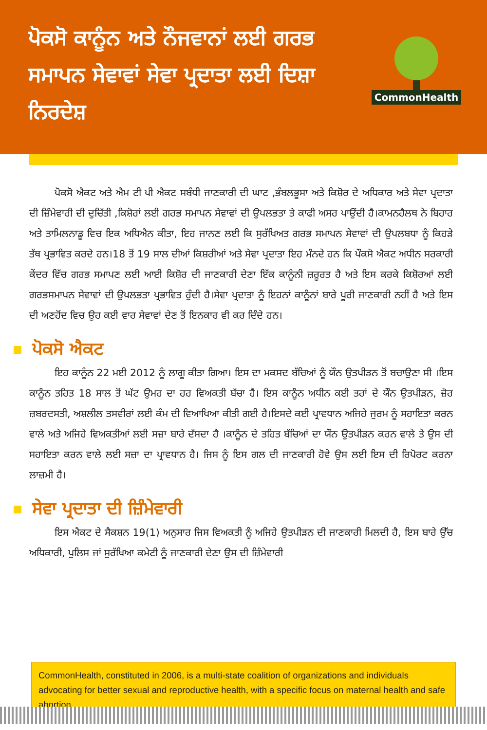ਪੋਕਸੋ ਕਾਨੂੰਨ ਅਤੇ ਨੌਜਵਾਨਾਂ ਲਈ ਗਰਭ ਸਮਾਪਨ ਸੇਵਾਵਾਂ ਸੇਵਾ ਪ੍ਰਦਾਤਾ ਲਈ ਦਿਸ਼ਾ ਨਿਰਦੇਸ਼
CommonHealth
ਪੋਕਸੋ ਐਕਟ ਅਤੇ ਐਮ ਟੀ ਪੀ ਐਕਟ ਸਬੰਧੀ ਜਾਣਕਾਰੀ ਦੀ ਘਾਟ ,ਭੰਬਲਭੂਸਾ ਅਤੇ ਕਿਸ਼ੋਰ ਦੇ ਅਧਿਕਾਰ ਅਤੇ ਸੇਵਾ ਪ੍ਰਦਾਤਾ ਦੀ ਜ਼ਿੰਮੇਵਾਰੀ ਦੀ ਦੁਚਿੱਤੀ ,ਕਿਸ਼ੋਰਾਂ ਲਈ ਗਰਭ ਸਮਾਪਨ ਸੇਵਾਵਾਂ ਦੀ ਉਪਲਭਤਾ ਤੇ ਕਾਫੀ ਅਸਰ ਪਾਉਂਦੀ ਹੈ।ਕਾਮਨਹੈਲਥ ਨੇ ਬਿਹਾਰ ਅਤੇ ਤਾਮਿਲਨਾਡੂ ਵਿਚ ਇਕ ਅਧਿਐਨ ਕੀਤਾ, ਇਹ ਜਾਨਣ ਲਈ ਕਿ ਸੁਰੱਖਿਅਤ ਗਰਭ ਸਮਾਪਨ ਸੇਵਾਵਾਂ ਦੀ ਉਪਲਬਧਾ ਨੂੰ ਕਿਹੜੇ ਤੱਥ ਪ੍ਰਭਾਵਿਤ ਕਰਦੇ ਹਨ।18 ਤੋਂ 19 ਸਾਲ ਦੀਆਂ ਕਿਸ਼ਰੀਆਂ ਅਤੇ ਸੇਵਾ ਪ੍ਰਦਾਤਾ ਇਹ ਮੰਨਦੇ ਹਨ ਕਿ ਪੌਕਸੋ ਐਕਟ ਅਧੀਨ ਸਰਕਾਰੀ ਕੇਂਦਰ ਵਿੱਚ ਗਰਭ ਸਮਾਪਣ ਲਈ ਆਈ ਕਿਸ਼ੋਰ ਦੀ ਜਾਣਕਾਰੀ ਦੇਣਾ ਇੱਕ ਕਾਨੂੰਨੀ ਜ਼ਰੂਰਤ ਹੈ ਅਤੇ ਇਸ ਕਰਕੇ ਕਿਸ਼ੋਰਆਂ ਲਈ ਗਰਭਸਮਾਪਨ ਸੇਵਾਵਾਂ ਦੀ ਉਪਲਭਤਾ ਪ੍ਰਭਾਵਿਤ ਹੁੰਦੀ ਹੈ।ਸੇਵਾ ਪ੍ਰਦਾਤਾ ਨੂੰ ਇਹਨਾਂ ਕਾਨੂੰਨਾਂ ਬਾਰੇ ਪੂਰੀ ਜਾਣਕਾਰੀ ਨਹੀਂ ਹੈ ਅਤੇ ਇਸ ਦੀ ਅਣਹੋਂਦ ਵਿਚ ਉਹ ਕਈ ਵਾਰ ਸੇਵਾਵਾਂ ਦੇਣ ਤੋਂ ਇਨਕਾਰ ਵੀ ਕਰ ਦਿੰਦੇ ਹਨ।
ਪੋਕਸੋ ਐਕਟ
ਇਹ ਕਾਨੂੰਨ 22 ਮਈ 2012 ਨੂੰ ਲਾਗੂ ਕੀਤਾ ਗਿਆ। ਇਸ ਦਾ ਮਕਸਦ ਬੱਚਿਆਂ ਨੂੰ ਯੌਨ ਉਤਪੀੜਨ ਤੋਂ ਬਚਾਉਣਾ ਸੀ ।ਇਸ ਕਾਨੂੰਨ ਤਹਿਤ 18 ਸਾਲ ਤੋਂ ਘੱਟ ਉਮਰ ਦਾ ਹਰ ਵਿਅਕਤੀ ਬੱਚਾ ਹੈ। ਇਸ ਕਾਨੂੰਨ ਅਧੀਨ ਕਈ ਤਰਾਂ ਦੇ ਯੌਨ ਉਤਪੀੜਨ, ਜ਼ੋਰ ਜ਼ਬਰਦਸਤੀ, ਅਸ਼ਲੀਲ ਤਸਵੀਰਾਂ ਲਈ ਕੰਮ ਦੀ ਵਿਆਖਿਆ ਕੀਤੀ ਗਈ ਹੈ।ਇਸਦੇ ਕਈ ਪ੍ਰਾਵਧਾਨ ਅਜਿਹੇ ਜੁਰਮ ਨੂੰ ਸਹਾਇਤਾ ਕਰਨ ਵਾਲੇ ਅਤੇ ਅਜਿਹੇ ਵਿਅਕਤੀਆਂ ਲਈ ਸਜ਼ਾ ਬਾਰੇ ਦੱਸਦਾ ਹੈ ।ਕਾਨੂੰਨ ਦੇ ਤਹਿਤ ਬੱਚਿਆਂ ਦਾ ਯੌਨ ਉਤਪੀੜਨ ਕਰਨ ਵਾਲੇ ਤੇ ਉਸ ਦੀ ਸਹਾਇਤਾ ਕਰਨ ਵਾਲੇ ਲਈ ਸਜ਼ਾ ਦਾ ਪ੍ਰਾਵਧਾਨ ਹੈ। ਜਿਸ ਨੂੰ ਇਸ ਗਲ ਦੀ ਜਾਣਕਾਰੀ ਹੋਵੇ ਉਸ ਲਈ ਇਸ ਦੀ ਰਿਪੋਰਟ ਕਰਨਾ ਲਾਜ਼ਮੀ ਹੈ।
ਸੇਵਾ ਪ੍ਰਦਾਤਾ ਦੀ ਜ਼ਿੰਮੇਵਾਰੀ
ਇਸ ਐਕਟ ਦੇ ਸੈਕਸ਼ਨ 19(1) ਅਨੁਸਾਰ ਜਿਸ ਵਿਅਕਤੀ ਨੂੰ ਅਜਿਹੇ ਉਤਪੀੜਨ ਦੀ ਜਾਣਕਾਰੀ ਮਿਲਦੀ ਹੈ, ਇਸ ਬਾਰੇ ਉੱਚ ਅਧਿਕਾਰੀ, ਪੁਲਿਸ ਜਾਂ ਸੁਰੱਖਿਆ ਕਮੇਟੀ ਨੂੰ ਜਾਣਕਾਰੀ ਦੇਣਾ ਉਸ ਦੀ ਜ਼ਿੰਮੇਵਾਰੀ
CommonHealth, constituted in 2006, is a multi-state coalition of organizations and individuals advocating for better sexual and reproductive health, with a specific focus on maternal health and safe abortion.